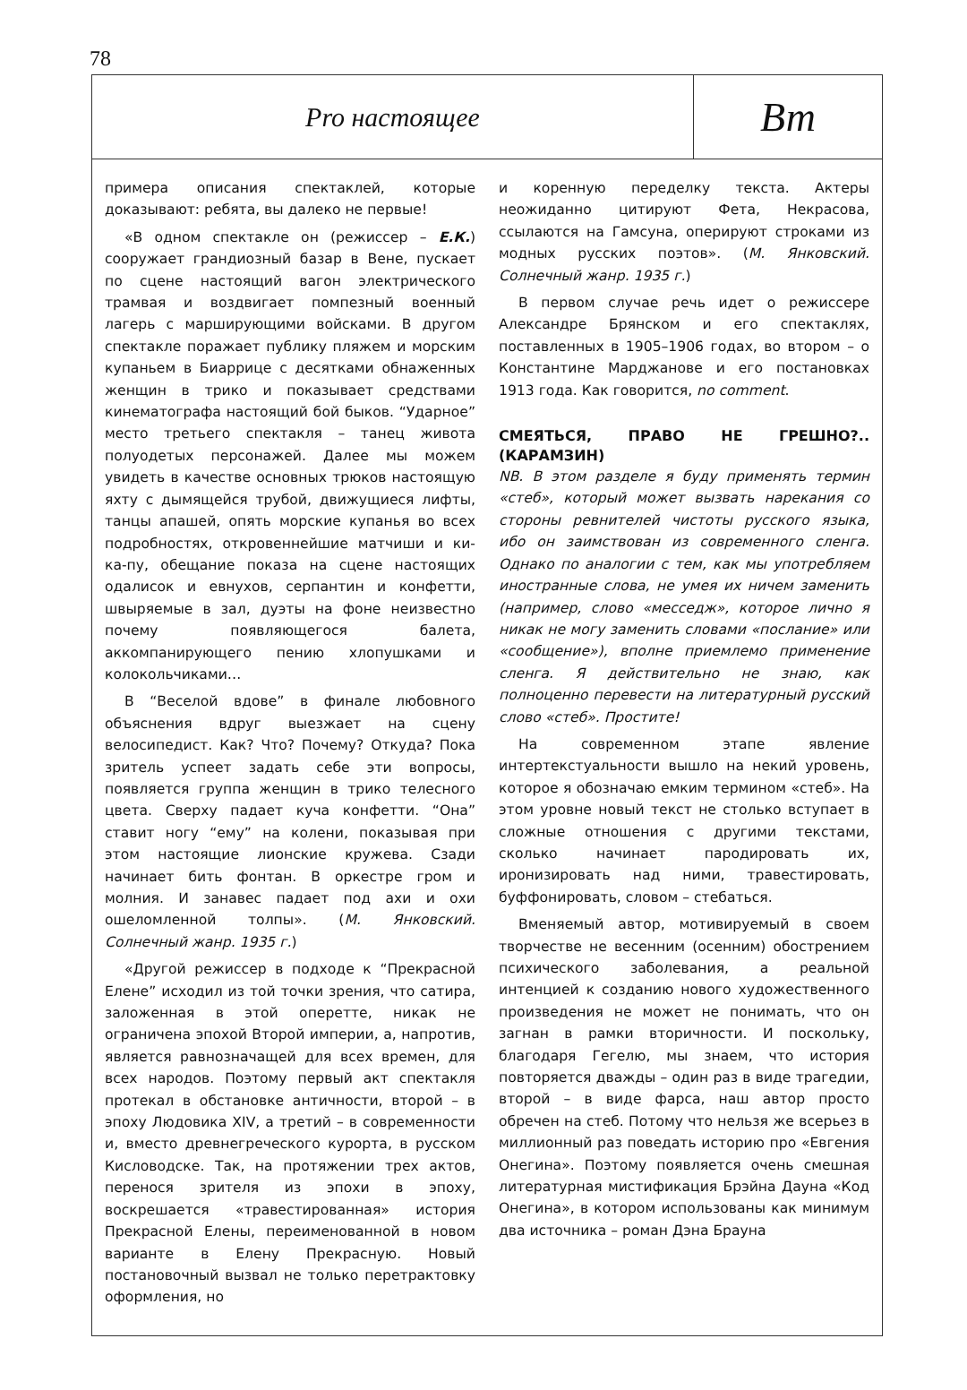78
Pro настоящее
Вт
примера описания спектаклей, которые доказывают: ребята, вы далеко не первые!
«В одном спектакле он (режиссер – Е.К.) сооружает грандиозный базар в Вене, пускает по сцене настоящий вагон электрического трамвая и воздвигает помпезный военный лагерь с марширующими войсками. В другом спектакле поражает публику пляжем и морским купаньем в Биаррице с десятками обнаженных женщин в трико и показывает средствами кинематографа настоящий бой быков. “Ударное” место третьего спектакля – танец живота полуодетых персонажей. Далее мы можем увидеть в качестве основных трюков настоящую яхту с дымящейся трубой, движущиеся лифты, танцы апашей, опять морские купанья во всех подробностях, откровеннейшие матчиши и ки-ка-пу, обещание показа на сцене настоящих одалисок и евнухов, серпантин и конфетти, швыряемые в зал, дуэты на фоне неизвестно почему появляющегося балета, аккомпанирующего пению хлопушками и колокольчиками…
В “Веселой вдове” в финале любовного объяснения вдруг выезжает на сцену велосипедист. Как? Что? Почему? Откуда? Пока зритель успеет задать себе эти вопросы, появляется группа женщин в трико телесного цвета. Сверху падает куча конфетти. “Она” ставит ногу “ему” на колени, показывая при этом настоящие лионские кружева. Сзади начинает бить фонтан. В оркестре гром и молния. И занавес падает под ахи и охи ошеломленной толпы». (М. Янковский. Солнечный жанр. 1935 г.)
«Другой режиссер в подходе к “Прекрасной Елене” исходил из той точки зрения, что сатира, заложенная в этой оперетте, никак не ограничена эпохой Второй империи, а, напротив, является равнозначащей для всех времен, для всех народов. Поэтому первый акт спектакля протекал в обстановке античности, второй – в эпоху Людовика XIV, а третий – в современности и, вместо древнегреческого курорта, в русском Кисловодске. Так, на протяжении трех актов, перенося зрителя из эпохи в эпоху, воскрешается «травестированная» история Прекрасной Елены, переименованной в новом варианте в Елену Прекрасную. Новый постановочный вызвал не только перетрактовку оформления, но
и коренную переделку текста. Актеры неожиданно цитируют Фета, Некрасова, ссылаются на Гамсуна, оперируют строками из модных русских поэтов». (М. Янковский. Солнечный жанр. 1935 г.)
В первом случае речь идет о режиссере Александре Брянском и его спектаклях, поставленных в 1905–1906 годах, во втором – о Константине Марджанове и его постановках 1913 года. Как говорится, no comment.
СМЕЯТЬСЯ, ПРАВО НЕ ГРЕШНО?.. (КАРАМЗИН)
NB. В этом разделе я буду применять термин «стеб», который может вызвать нарекания со стороны ревнителей чистоты русского языка, ибо он заимствован из современного сленга. Однако по аналогии с тем, как мы употребляем иностранные слова, не умея их ничем заменить (например, слово «месседж», которое лично я никак не могу заменить словами «послание» или «сообщение»), вполне приемлемо применение сленга. Я действительно не знаю, как полноценно перевести на литературный русский слово «стеб». Простите!
На современном этапе явление интертекстуальности вышло на некий уровень, которое я обозначаю емким термином «стеб». На этом уровне новый текст не столько вступает в сложные отношения с другими текстами, сколько начинает пародировать их, иронизировать над ними, травестировать, буффонировать, словом – стебаться.
Вменяемый автор, мотивируемый в своем творчестве не весенним (осенним) обострением психического заболевания, а реальной интенцией к созданию нового художественного произведения не может не понимать, что он загнан в рамки вторичности. И поскольку, благодаря Гегелю, мы знаем, что история повторяется дважды – один раз в виде трагедии, второй – в виде фарса, наш автор просто обречен на стеб. Потому что нельзя же всерьез в миллионный раз поведать историю про «Евгения Онегина». Поэтому появляется очень смешная литературная мистификация Брэйна Дауна «Код Онегина», в котором использованы как минимум два источника – роман Дэна Брауна